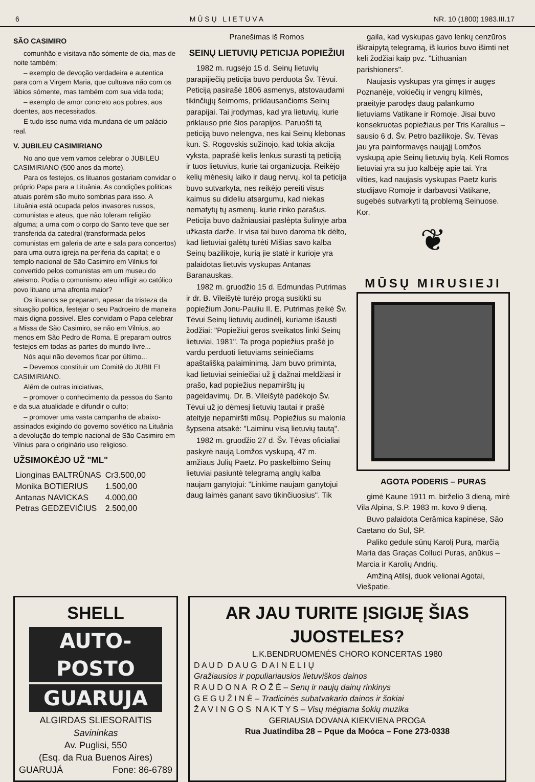6 M Ū S Ų L I E T U V A NR. 10 (1800) 1983.III.17
SÃO CASIMIRO
comunhão e visitava não sómente de dia, mas de noite também;
– exemplo de devoção verdadeira e autentica para com a Virgem Maria, que cultuava não com os lábios sómente, mas também com sua vida toda;
– exemplo de amor concreto aos pobres, aos doentes, aos necessitados.
E tudo isso numa vida mundana de um palácio real.
V. JUBILEU CASIMIRIANO
No ano que vem vamos celebrar o JUBILEU CASIMIRIANO (500 anos da morte).
Para os festejos, os lituanos gostariam convidar o próprio Papa para a Lituânia. As condições politicas atuais porém são muito sombrias para isso. A Lituânia está ocupada pelos invasores russos, comunistas e ateus, que não toleram religião alguma; a urna com o corpo do Santo teve que ser transferida da catedral (transformada pelos comunistas em galeria de arte e sala para concertos) para uma outra igreja na periferia da capital; e o templo nacional de São Casimiro em Vilnius foi convertido pelos comunistas em um museu do ateismo. Podia o comunismo ateu infligir ao católico povo lituano uma afronta maior?
Os lituanos se preparam, apesar da tristeza da situação politica, festejar o seu Padroeiro de maneira mais digna possivel. Eles convidam o Papa celebrar a Missa de São Casimiro, se não em Vilnius, ao menos em São Pedro de Roma. E preparam outros festejos em todas as partes do mundo livre...
Nós aqui não devemos ficar por último...
– Devemos constituir um Comitê do JUBILEI CASIMIRIANO.
Além de outras iniciativas,
– promover o conhecimento da pessoa do Santo e da sua atualidade e difundir o culto;
– promover uma vasta campanha de abaixo-assinados exigindo do governo soviético na Lituânia a devolução do templo nacional de São Casimiro em Vilnius para o originário uso religioso.
UŽSIMOKĖJO UŽ "ML"
| Lionginas BALTRŪNAS | Cr3.500,00 |
| Monika BOTIERIUS | 1.500,00 |
| Antanas NAVICKAS | 4.000,00 |
| Petras GEDZEVIČIUS | 2.500,00 |
Pranešimas iš Romos
SEINŲ LIETUVIŲ PETICIJA POPIEŽIUI
1982 m. rugsėjo 15 d. Seinų lietuvių parapijiečių peticija buvo perduota Šv. Tėvui. Peticiją pasirašė 1806 asmenys, atstovaudami tikinčiųjų šeimoms, priklausančioms Seinų parapijai. Tai įrodymas, kad yra lietuvių, kurie priklauso prie šios parapijos. Paruošti tą peticiją buvo nelengva, nes kai Seinų klebonas kun. S. Rogovskis sužinojo, kad tokia akcija vyksta, paprašė kelis lenkus surasti tą peticiją ir tuos lietuvius, kurie tai organizuoja. Reikėjo kelių mėnesių laiko ir daug nervų, kol ta peticija buvo sutvarkyta, nes reikėjo pereiti visus kaimus su dideliu atsargumu, kad niekas nematytų tų asmenų, kurie rinko parašus. Peticija buvo dažniausiai paslėpta šulinyje arba užkasta darže. Ir visa tai buvo daroma tik dėlto, kad lietuviai galėtų turėti Mišias savo kalba Seinų bazilikoje, kurią jie statė ir kurioje yra palaidotas lietuvis vyskupas Antanas Baranauskas.
1982 m. gruodžio 15 d. Edmundas Putrimas ir dr. B. Vileišytė turėjo progą susitikti su popiežium Jonu-Pauliu II. E. Putrimas įteikė Šv. Tėvui Seinų lietuvių audinėlį, kuriame išausti žodžiai: "Popiežiui geros sveikatos linki Seinų lietuviai, 1981". Ta proga popiežius prašė jo vardu perduoti lietuviams seiniečiams apaštališką palaiminimą. Jam buvo priminta, kad lietuviai seiniečiai už jį dažnai meldžiasi ir prašo, kad popiežius nepamirštų jų pageidavimų. Dr. B. Vileišytė padėkojo Šv. Tėvui už jo dėmesį lietuvių tautai ir prašė ateityje nepamiršti mūsų. Popiežius su malonia šypsena atsakė: "Laiminu visą lietuvių tautą".
1982 m. gruodžio 27 d. Šv. Tėvas oficialiai paskyrė naują Lomžos vyskupą, 47 m. amžiaus Julių Paetz. Po paskelbimo Seinų lietuviai pasiuntė telegramą anglų kalba naujam ganytojui: "Linkime naujam ganytojui daug laimės ganant savo tikinčiuosius". Tik
gaila, kad vyskupas gavo lenkų cenzūros iškraipytą telegramą, iš kurios buvo išimti net keli žodžiai kaip pvz. "Lithuanian parishioners".
Naujasis vyskupas yra gimęs ir augęs Poznanėje, vokiečių ir vengrų kilmės, praeityje parodęs daug palankumo lietuviams Vatikane ir Romoje. Jisai buvo konsekruotas popiežiaus per Tris Karalius – sausio 6 d. Šv. Petro bazilikoje. Šv. Tėvas jau yra painformavęs naująjį Lomžos vyskupą apie Seinų lietuvių bylą. Keli Romos lietuviai yra su juo kalbėję apie tai. Yra vilties, kad naujasis vyskupas Paetz kuris studijavo Romoje ir darbavosi Vatikane, sugebės sutvarkyti tą problemą Seinuose. Kor.
❦
MŪSŲ MIRUSIEJI
AGOTA PODERIS – PURAS
gimė Kaune 1911 m. birželio 3 dieną, mirė Vila Alpina, S.P. 1983 m. kovo 9 dieną.
Buvo palaidota Cerâmica kapinėse, São Caetano do Sul, SP.
Paliko gedule sūnų Karolį Purą, marčią Maria das Graças Colluci Puras, anūkus – Marcia ir Karolių Andrių.
Amžiną Atilsį, duok velionai Agotai, Viešpatie.
SHELL
AUTO-POSTO
GUARUJA
ALGIRDAS SLIESORAITIS
Savininkas
Av. Puglisi, 550
(Esq. da Rua Buenos Aires)
GUARUJÁ Fone: 86-6789
AR JAU TURITE ĮSIGIJĘ ŠIAS JUOSTELES?
L.K.BENDRUOMENĖS CHORO KONCERTAS 1980
D A U D D A U G D A I N E L I Ų
Gražiausios ir populiariausios lietuviškos dainos
R A U D O N A R O Ž Ė – Senų ir naujų dainų rinkinys
G E G U Ž I N Ė – Tradicinės subatvakario dainos ir šokiai
Ž A V I N G O S N A K T Y S – Visų mėgiama šokių muzika
GERIAUSIA DOVANA KIEKVIENA PROGA
Rua Juatindiba 28 – Pque da Moóca – Fone 273-0338